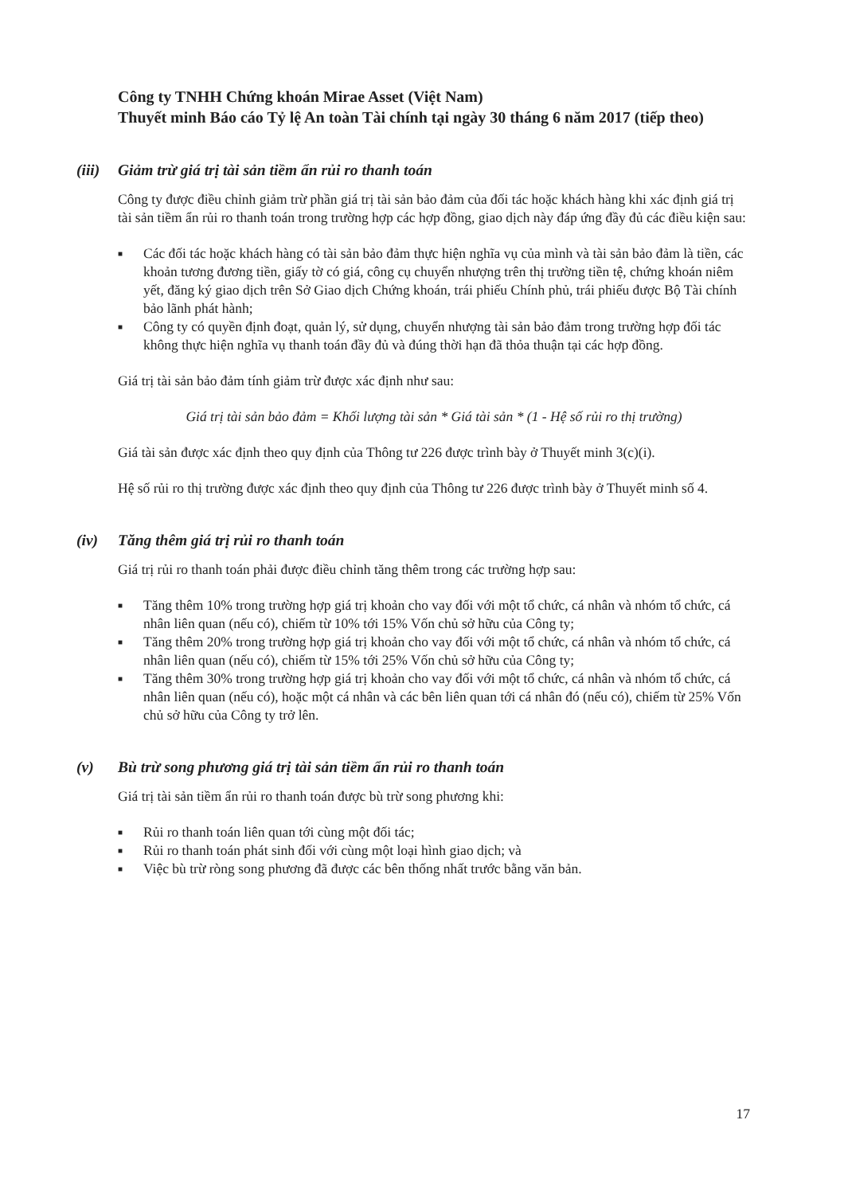Công ty TNHH Chứng khoán Mirae Asset (Việt Nam)
Thuyết minh Báo cáo Tỷ lệ An toàn Tài chính tại ngày 30 tháng 6 năm 2017 (tiếp theo)
(iii) Giảm trừ giá trị tài sản tiềm ẩn rủi ro thanh toán
Công ty được điều chỉnh giảm trừ phần giá trị tài sản bảo đảm của đối tác hoặc khách hàng khi xác định giá trị tài sản tiềm ẩn rủi ro thanh toán trong trường hợp các hợp đồng, giao dịch này đáp ứng đầy đủ các điều kiện sau:
■ Các đối tác hoặc khách hàng có tài sản bảo đảm thực hiện nghĩa vụ của mình và tài sản bảo đảm là tiền, các khoản tương đương tiền, giấy tờ có giá, công cụ chuyển nhượng trên thị trường tiền tệ, chứng khoán niêm yết, đăng ký giao dịch trên Sở Giao dịch Chứng khoán, trái phiếu Chính phủ, trái phiếu được Bộ Tài chính bảo lãnh phát hành;
■ Công ty có quyền định đoạt, quản lý, sử dụng, chuyển nhượng tài sản bảo đảm trong trường hợp đối tác không thực hiện nghĩa vụ thanh toán đầy đủ và đúng thời hạn đã thỏa thuận tại các hợp đồng.
Giá trị tài sản bảo đảm tính giảm trừ được xác định như sau:
Giá trị tài sản bảo đảm = Khối lượng tài sản * Giá tài sản * (1 - Hệ số rủi ro thị trường)
Giá tài sản được xác định theo quy định của Thông tư 226 được trình bày ở Thuyết minh 3(c)(i).
Hệ số rủi ro thị trường được xác định theo quy định của Thông tư 226 được trình bày ở Thuyết minh số 4.
(iv) Tăng thêm giá trị rủi ro thanh toán
Giá trị rủi ro thanh toán phải được điều chỉnh tăng thêm trong các trường hợp sau:
■ Tăng thêm 10% trong trường hợp giá trị khoản cho vay đối với một tổ chức, cá nhân và nhóm tổ chức, cá nhân liên quan (nếu có), chiếm từ 10% tới 15% Vốn chủ sở hữu của Công ty;
■ Tăng thêm 20% trong trường hợp giá trị khoản cho vay đối với một tổ chức, cá nhân và nhóm tổ chức, cá nhân liên quan (nếu có), chiếm từ 15% tới 25% Vốn chủ sở hữu của Công ty;
■ Tăng thêm 30% trong trường hợp giá trị khoản cho vay đối với một tổ chức, cá nhân và nhóm tổ chức, cá nhân liên quan (nếu có), hoặc một cá nhân và các bên liên quan tới cá nhân đó (nếu có), chiếm từ 25% Vốn chủ sở hữu của Công ty trở lên.
(v) Bù trừ song phương giá trị tài sản tiềm ẩn rủi ro thanh toán
Giá trị tài sản tiềm ẩn rủi ro thanh toán được bù trừ song phương khi:
■ Rủi ro thanh toán liên quan tới cùng một đối tác;
■ Rủi ro thanh toán phát sinh đối với cùng một loại hình giao dịch; và
■ Việc bù trừ ròng song phương đã được các bên thống nhất trước bằng văn bản.
17